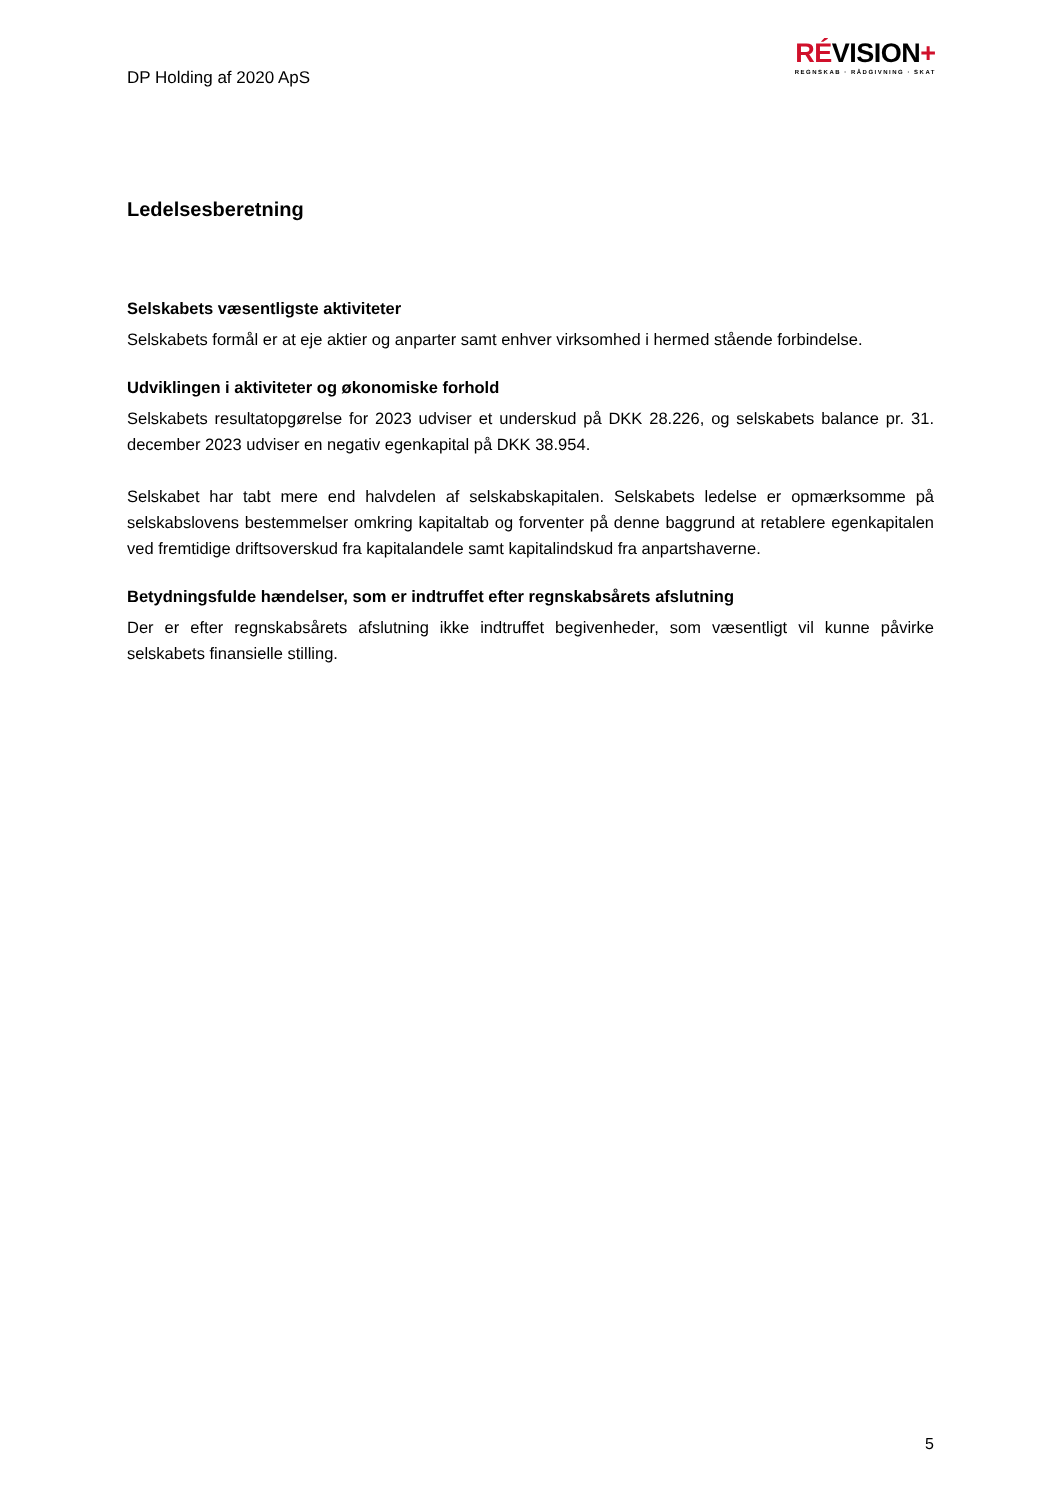DP Holding af 2020 ApS
RÉVISION+
REGNSKAB · RÅDGIVNING · SKAT
Ledelsesberetning
Selskabets væsentligste aktiviteter
Selskabets formål er at eje aktier og anparter samt enhver virksomhed i hermed stående forbindelse.
Udviklingen i aktiviteter og økonomiske forhold
Selskabets resultatopgørelse for 2023 udviser et underskud på DKK 28.226, og selskabets balance pr. 31. december 2023 udviser en negativ egenkapital på DKK 38.954.
Selskabet har tabt mere end halvdelen af selskabskapitalen. Selskabets ledelse er opmærksomme på selskabslovens bestemmelser omkring kapitaltab og forventer på denne baggrund at retablere egenkapitalen ved fremtidige driftsoverskud fra kapitalandele samt kapitalindskud fra anpartshaverne.
Betydningsfulde hændelser, som er indtruffet efter regnskabsårets afslutning
Der er efter regnskabsårets afslutning ikke indtruffet begivenheder, som væsentligt vil kunne påvirke selskabets finansielle stilling.
5